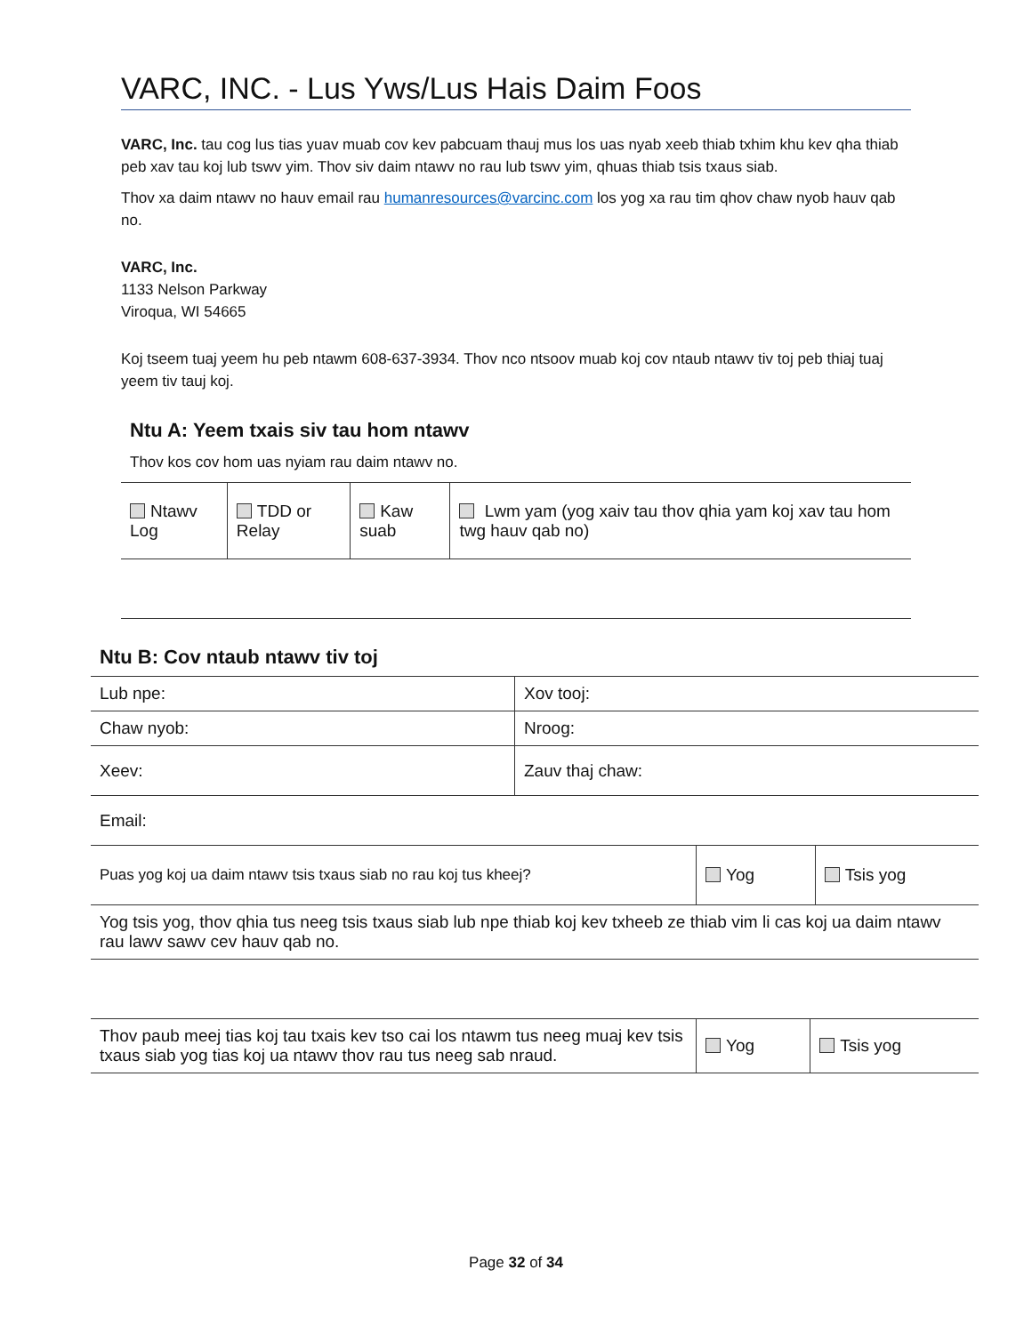VARC, INC. - Lus Yws/Lus Hais Daim Foos
VARC, Inc. tau cog lus tias yuav muab cov kev pabcuam thauj mus los uas nyab xeeb thiab txhim khu kev qha thiab peb xav tau koj lub tswv yim. Thov siv daim ntawv no rau lub tswv yim, qhuas thiab tsis txaus siab.
Thov xa daim ntawv no hauv email rau humanresources@varcinc.com los yog xa rau tim qhov chaw nyob hauv qab no.
VARC, Inc.
1133 Nelson Parkway
Viroqua, WI 54665
Koj tseem tuaj yeem hu peb ntawm 608-637-3934. Thov nco ntsoov muab koj cov ntaub ntawv tiv toj peb thiaj tuaj yeem tiv tauj koj.
Ntu A: Yeem txais siv tau hom ntawv
Thov kos cov hom uas nyiam rau daim ntawv no.
| Ntawv Log | TDD or Relay | Kaw suab | Lwm yam (yog xaiv tau thov qhia yam koj xav tau hom twg hauv qab no) |
Ntu B: Cov ntaub ntawv tiv toj
| Lub npe: | Xov tooj: |
| Chaw nyob: | Nroog: |
| Xeev: | Zauv thaj chaw: |
| Email: | |
| Puas yog koj ua daim ntawv tsis txaus siab no rau koj tus kheej? | Yog | Tsis yog |
| Yog tsis yog, thov qhia tus neeg tsis txaus siab lub npe thiab koj kev txheeb ze thiab vim li cas koj ua daim ntawv rau lawv sawv cev hauv qab no. | | |
| Thov paub meej tias koj tau txais kev tso cai los ntawm tus neeg muaj kev tsis txaus siab yog tias koj ua ntawv thov rau tus neeg sab nraud. | Yog | Tsis yog |
Page 32 of 34